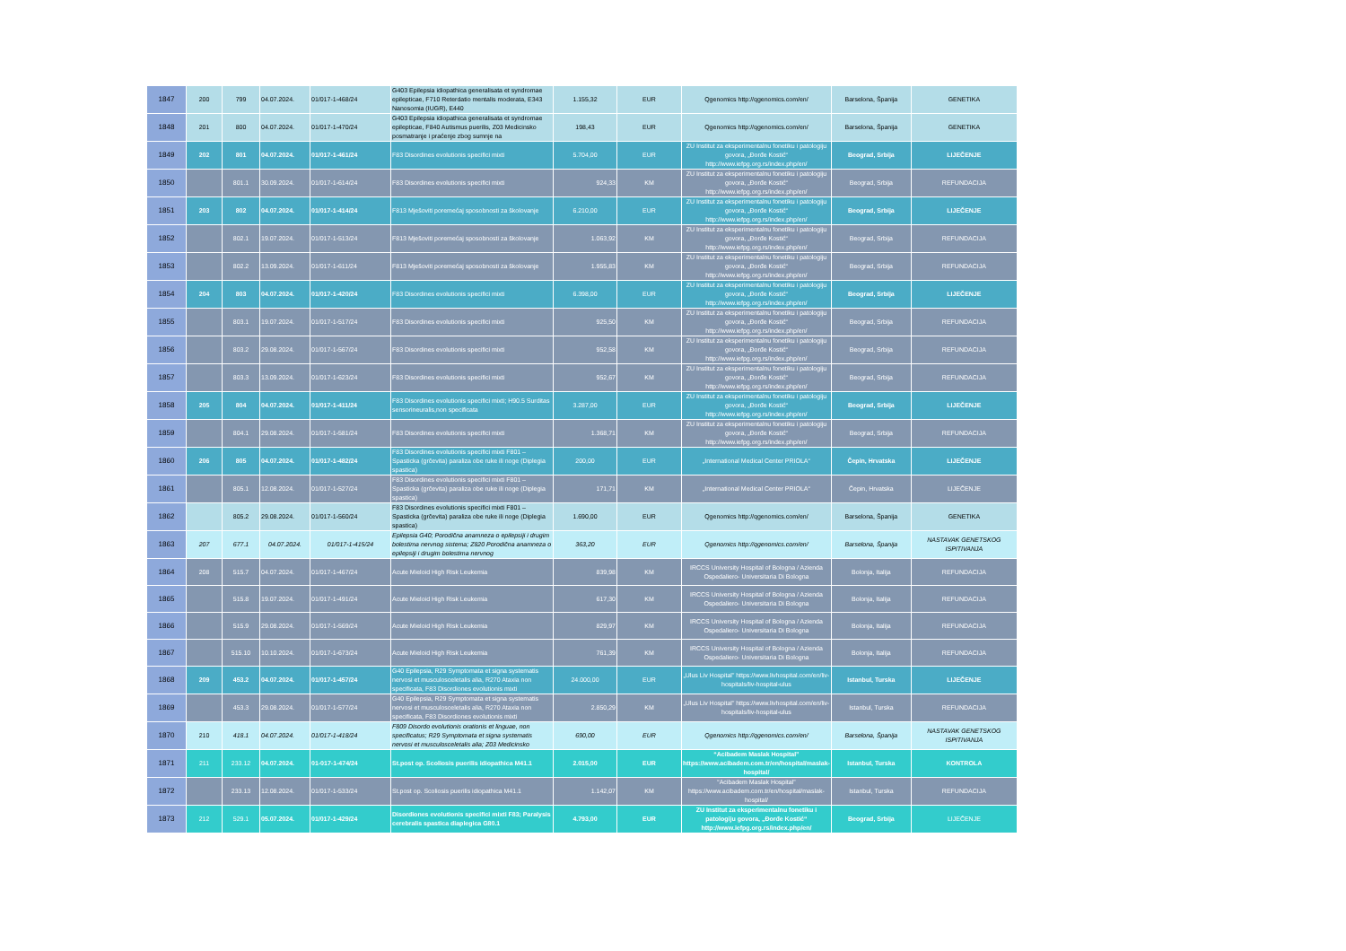| 1847 | 200 | 799 | 04.07.2024. | 01/017-1-468/24 | G403 Epilepsia idiopathica generalisata et syndromae epilepticae, F710 Reterdatio mentalis moderata, E343 Nanosomia (IUGR), E440 | 1.155,32 | EUR | Qgenomics http://qgenomics.com/en/ | Barselona, Španija | GENETIKA |
| 1848 | 201 | 800 | 04.07.2024. | 01/017-1-470/24 | G403 Epilepsia idiopathica generalisata et syndromae epilepticae, F840 Autismus puerilis, Z03 Medicinsko posmatranje i praćenje zbog sumnje na | 198,43 | EUR | Qgenomics http://qgenomics.com/en/ | Barselona, Španija | GENETIKA |
| 1849 | 202 | 801 | 04.07.2024. | 01/017-1-461/24 | F83 Disordines evolutionis specifici mixti | 5.704,00 | EUR | ZU Institut za eksperimentalnu fonetiku i patologiju govora, „Đorđe Kostić“ http://www.iefpg.org.rs/index.php/en/ | Beograd, Srbija | LIJEČENJE |
| 1850 | | 801.1 | 30.09.2024. | 01/017-1-614/24 | F83 Disordines evolutionis specifici mixti | 924,33 | KM | ZU Institut za eksperimentalnu fonetiku i patologiju govora, „Đorđe Kostić“ http://www.iefpg.org.rs/index.php/en/ | Beograd, Srbija | REFUNDACIJA |
| 1851 | 203 | 802 | 04.07.2024. | 01/017-1-414/24 | F813 Mješoviti poremećaj sposobnosti za školovanje | 6.210,00 | EUR | ZU Institut za eksperimentalnu fonetiku i patologiju govora, „Đorđe Kostić“ http://www.iefpg.org.rs/index.php/en/ | Beograd, Srbija | LIJEČENJE |
| 1852 | | 802.1 | 19.07.2024. | 01/017-1-513/24 | F813 Mješoviti poremećaj sposobnosti za školovanje | 1.063,92 | KM | ZU Institut za eksperimentalnu fonetiku i patologiju govora, „Đorđe Kostić“ http://www.iefpg.org.rs/index.php/en/ | Beograd, Srbija | REFUNDACIJA |
| 1853 | | 802.2 | 13.09.2024. | 01/017-1-611/24 | F813 Mješoviti poremećaj sposobnosti za školovanje | 1.955,83 | KM | ZU Institut za eksperimentalnu fonetiku i patologiju govora, „Đorđe Kostić“ http://www.iefpg.org.rs/index.php/en/ | Beograd, Srbija | REFUNDACIJA |
| 1854 | 204 | 803 | 04.07.2024. | 01/017-1-420/24 | F83 Disordines evolutionis specifici mixti | 6.398,00 | EUR | ZU Institut za eksperimentalnu fonetiku i patologiju govora, „Đorđe Kostić“ http://www.iefpg.org.rs/index.php/en/ | Beograd, Srbija | LIJEČENJE |
| 1855 | | 803.1 | 19.07.2024. | 01/017-1-517/24 | F83 Disordines evolutionis specifici mixti | 925,50 | KM | ZU Institut za eksperimentalnu fonetiku i patologiju govora, „Đorđe Kostić“ http://www.iefpg.org.rs/index.php/en/ | Beograd, Srbija | REFUNDACIJA |
| 1856 | | 803.2 | 29.08.2024. | 01/017-1-567/24 | F83 Disordines evolutionis specifici mixti | 952,58 | KM | ZU Institut za eksperimentalnu fonetiku i patologiju govora, „Đorđe Kostić“ http://www.iefpg.org.rs/index.php/en/ | Beograd, Srbija | REFUNDACIJA |
| 1857 | | 803.3 | 13.09.2024. | 01/017-1-623/24 | F83 Disordines evolutionis specifici mixti | 952,67 | KM | ZU Institut za eksperimentalnu fonetiku i patologiju govora, „Đorđe Kostić“ http://www.iefpg.org.rs/index.php/en/ | Beograd, Srbija | REFUNDACIJA |
| 1858 | 205 | 804 | 04.07.2024. | 01/017-1-411/24 | F83 Disordines evolutionis specifici mixti; H90.5 Surditas sensorineuralis,non specificata | 3.287,00 | EUR | ZU Institut za eksperimentalnu fonetiku i patologiju govora, „Đorđe Kostić“ http://www.iefpg.org.rs/index.php/en/ | Beograd, Srbija | LIJEČENJE |
| 1859 | | 804.1 | 29.08.2024. | 01/017-1-581/24 | F83 Disordines evolutionis specifici mixti | 1.368,71 | KM | ZU Institut za eksperimentalnu fonetiku i patologiju govora, „Đorđe Kostić“ http://www.iefpg.org.rs/index.php/en/ | Beograd, Srbija | REFUNDACIJA |
| 1860 | 206 | 805 | 04.07.2024. | 01/017-1-482/24 | F83 Disordines evolutionis specifici mixti F801 – Spasticka (grčevita) paraliza obe ruke ili noge (Diplegia spastica) | 200,00 | EUR | „International Medical Center PRIOLA“ | Čepin, Hrvatska | LIJEČENJE |
| 1861 | | 805.1 | 12.08.2024. | 01/017-1-527/24 | F83 Disordines evolutionis specifici mixti F801 – Spasticka (grčevita) paraliza obe ruke ili noge (Diplegia spastica) | 171,71 | KM | „International Medical Center PRIOLA“ | Čepin, Hrvatska | LIJEČENJE |
| 1862 | | 805.2 | 29.08.2024. | 01/017-1-560/24 | F83 Disordines evolutionis specifici mixti F801 – Spasticka (grčevita) paraliza obe ruke ili noge (Diplegia spastica) | 1.690,00 | EUR | Qgenomics http://qgenomics.com/en/ | Barselona, Španija | GENETIKA |
| 1863 | 207 | 677.1 | 04.07.2024. | 01/017-1-415/24 | Epilepsia G40; Porodična anamneza o epilepsiji i drugim bolestima nervnog sistema; Z820 Porodična anamneza o epilepsiji i drugim bolestima nervnog | 363,20 | EUR | Qgenomics http://qgenomics.com/en/ | Barselona, Španija | NASTAVAK GENETSKOG ISPITIVANJA |
| 1864 | 208 | 515.7 | 04.07.2024. | 01/017-1-467/24 | Acute Mieloid High Risk Leukemia | 839,98 | KM | IRCCS University Hospital of Bologna / Azienda Ospedaliero- Universitaria Di Bologna | Bolonja, Italija | REFUNDACIJA |
| 1865 | | 515.8 | 19.07.2024. | 01/017-1-491/24 | Acute Mieloid High Risk Leukemia | 617,30 | KM | IRCCS University Hospital of Bologna / Azienda Ospedaliero- Universitaria Di Bologna | Bolonja, Italija | REFUNDACIJA |
| 1866 | | 515.9 | 29.08.2024. | 01/017-1-569/24 | Acute Mieloid High Risk Leukemia | 829,97 | KM | IRCCS University Hospital of Bologna / Azienda Ospedaliero- Universitaria Di Bologna | Bolonja, Italija | REFUNDACIJA |
| 1867 | | 515.10 | 10.10.2024. | 01/017-1-673/24 | Acute Mieloid High Risk Leukemia | 761,39 | KM | IRCCS University Hospital of Bologna / Azienda Ospedaliero- Universitaria Di Bologna | Bolonja, Italija | REFUNDACIJA |
| 1868 | 209 | 453.2 | 04.07.2024. | 01/017-1-457/24 | G40 Epilepsia, R29 Symptomata et signa systematis nervosi et musculosceletalis alia, R270 Ataxia non specificata, F83 Disordiones evolutionis mixti | 24.000,00 | EUR | „Ulus Liv Hospital” https://www.livhospital.com/en/liv-hospitals/liv-hospital-ulus | Istanbul, Turska | LIJEČENJE |
| 1869 | | 453.3 | 29.08.2024. | 01/017-1-577/24 | G40 Epilepsia, R29 Symptomata et signa systematis nervosi et musculosceletalis alia, R270 Ataxia non specificata, F83 Disordiones evolutionis mixti | 2.850,29 | KM | „Ulus Liv Hospital” https://www.livhospital.com/en/liv-hospitals/liv-hospital-ulus | Istanbul, Turska | REFUNDACIJA |
| 1870 | 210 | 418.1 | 04.07.2024. | 01/017-1-418/24 | F809 Disordo evolutionis orationis et linguae, non specificatus; R29 Symptomata et signa systematis nervosi et musculosceletalis alia; Z03 Medicinsko | 690,00 | EUR | Qgenomics http://qgenomics.com/en/ | Barselona, Španija | NASTAVAK GENETSKOG ISPITIVANJA |
| 1871 | 211 | 233.12 | 04.07.2024. | 01-017-1-474/24 | St.post op. Scoliosis puerilis idiopathica M41.1 | 2.015,00 | EUR | “Acibadem Maslak Hospital” https://www.acibadem.com.tr/en/hospital/maslak-hospital/ | Istanbul, Turska | KONTROLA |
| 1872 | | 233.13 | 12.08.2024. | 01/017-1-533/24 | St.post op. Scoliosis puerilis idiopathica M41.1 | 1.142,07 | KM | “Acibadem Maslak Hospital” https://www.acibadem.com.tr/en/hospital/maslak-hospital/ | Istanbul, Turska | REFUNDACIJA |
| 1873 | 212 | 529.1 | 05.07.2024. | 01/017-1-429/24 | Disordiones evolutionis specifici mixti F83; Paralysis cerebralis spastica diaplegica G80.1 | 4.793,00 | EUR | ZU Institut za eksperimentalnu fonetiku i patologiju govora, „Đorđe Kostić“ http://www.iefpg.org.rs/index.php/en/ | Beograd, Srbija | LIJEČENJE |